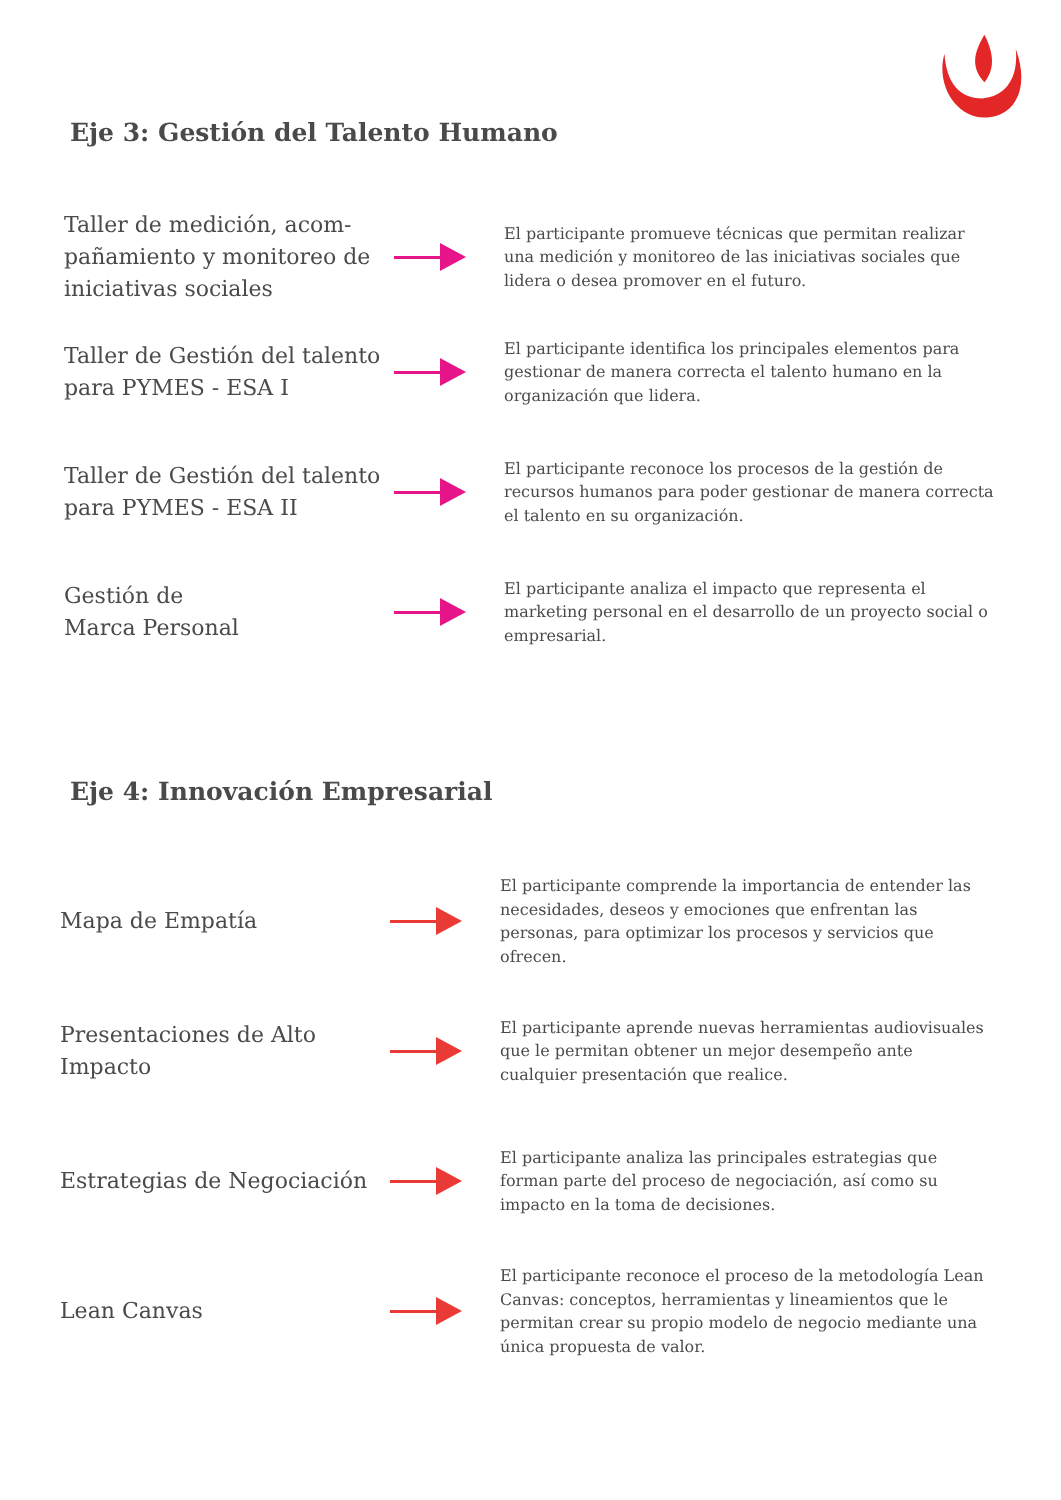Eje 3: Gestión del Talento Humano
Taller de medición, acom-pañamiento y monitoreo de iniciativas sociales
El participante promueve técnicas que permitan realizar una medición y monitoreo de las iniciativas sociales que lidera o desea promover en el futuro.
Taller de Gestión del talento para PYMES - ESA I
El participante identifica los principales elementos para gestionar de manera correcta el talento humano en la organización que lidera.
Taller de Gestión del talento para PYMES - ESA II
El participante reconoce los procesos de la gestión de recursos humanos para poder gestionar de manera correcta el talento en su organización.
Gestión de
Marca Personal
El participante analiza el impacto que representa el marketing personal en el desarrollo de un proyecto social o empresarial.
Eje 4: Innovación Empresarial
Mapa de Empatía
El participante comprende la importancia de entender las necesidades, deseos y emociones que enfrentan las personas, para optimizar los procesos y servicios que ofrecen.
Presentaciones de Alto Impacto
El participante aprende nuevas herramientas audiovisuales que le permitan obtener un mejor desempeño ante cualquier presentación que realice.
Estrategias de Negociación
El participante analiza las principales estrategias que forman parte del proceso de negociación, así como su impacto en la toma de decisiones.
Lean Canvas
El participante reconoce el proceso de la metodología Lean Canvas: conceptos, herramientas y lineamientos que le permitan crear su propio modelo de negocio mediante una única propuesta de valor.